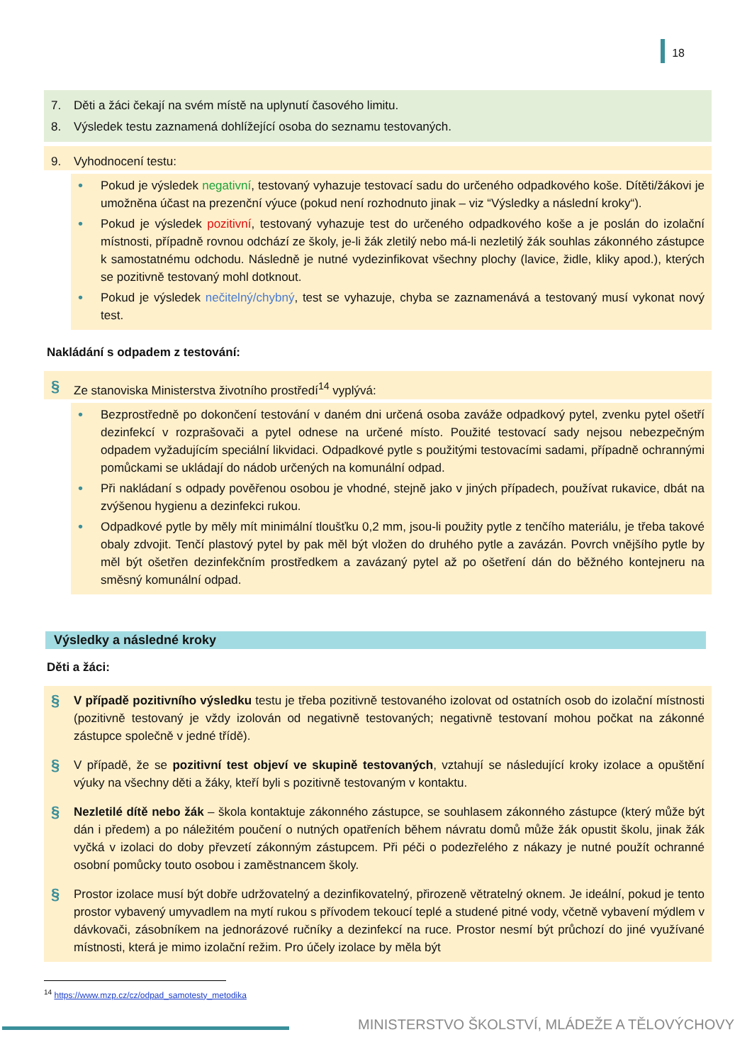18
7. Děti a žáci čekají na svém místě na uplynutí časového limitu.
8. Výsledek testu zaznamená dohlížející osoba do seznamu testovaných.
9. Vyhodnocení testu:
• Pokud je výsledek negativní, testovaný vyhazuje testovací sadu do určeného odpadkového koše. Dítěti/žákovi je umožněna účast na prezenční výuce (pokud není rozhodnuto jinak – viz “Výsledky a následní kroky“).
• Pokud je výsledek pozitivní, testovaný vyhazuje test do určeného odpadkového koše a je poslán do izolační místnosti, případně rovnou odchází ze školy, je-li žák zletilý nebo má-li nezletilý žák souhlas zákonného zástupce k samostatnému odchodu. Následně je nutné vydezinfikovat všechny plochy (lavice, židle, kliky apod.), kterých se pozitivně testovaný mohl dotknout.
• Pokud je výsledek nečitelný/chybný, test se vyhazuje, chyba se zaznamenává a testovaný musí vykonat nový test.
Nakládání s odpadem z testování:
§ Ze stanoviska Ministerstva životního prostředí<sup>14</sup> vyplývá:
• Bezprostředně po dokončení testování v daném dni určená osoba zaváže odpadkový pytel, zvenku pytel ošetří dezinfekcí v rozprašovači a pytel odnese na určené místo. Použité testovací sady nejsou nebezpečným odpadem vyžadujícím speciální likvidaci. Odpadkové pytle s použitými testovacími sadami, případně ochrannými pomůckami se ukládají do nádob určených na komunální odpad.
• Při nakládaní s odpady pověřenou osobou je vhodné, stejně jako v jiných případech, používat rukavice, dbát na zvýšenou hygienu a dezinfekci rukou.
• Odpadkové pytle by měly mít minimální tloušťku 0,2 mm, jsou-li použity pytle z tenčího materiálu, je třeba takové obaly zdvojit. Tenčí plastový pytel by pak měl být vložen do druhého pytle a zavázán. Povrch vnějšího pytle by měl být ošetřen dezinfekčním prostředkem a zavázaný pytel až po ošetření dán do běžného kontejneru na směsný komunální odpad.
Výsledky a následné kroky
Děti a žáci:
§ V případě pozitivního výsledku testu je třeba pozitivně testovaného izolovat od ostatních osob do izolační místnosti (pozitivně testovaný je vždy izolován od negativně testovaných; negativně testovaní mohou počkat na zákonné zástupce společně v jedné třídě).
§ V případě, že se pozitivní test objeví ve skupině testovaných, vztahují se následující kroky izolace a opuštění výuky na všechny děti a žáky, kteří byli s pozitivně testovaným v kontaktu.
§ Nezletilé dítě nebo žák – škola kontaktuje zákonného zástupce, se souhlasem zákonného zástupce (který může být dán i předem) a po náležitém poučení o nutných opatřeních během návratu domů může žák opustit školu, jinak žák vyčká v izolaci do doby převzetí zákonným zástupcem. Při péči o podezřelého z nákazy je nutné použít ochranné osobní pomůcky touto osobou i zaměstnancem školy.
§ Prostor izolace musí být dobře udržovatelný a dezinfikovatelný, přirozeně větratelný oknem. Je ideální, pokud je tento prostor vybavený umyvadlem na mytí rukou s přívodem tekoucí teplé a studené pitné vody, včetně vybavení mýdlem v dávkovači, zásobníkem na jednorázové ručníky a dezinfekcí na ruce. Prostor nesmí být průchozí do jiné využívané místnosti, která je mimo izolační režim. Pro účely izolace by měla být
<sup>14</sup> https://www.mzp.cz/cz/odpad_samotesty_metodika
MINISTERSTVO ŠKOLSTVÍ, MLÁDEŽE A TĚLOVÝCHOVY